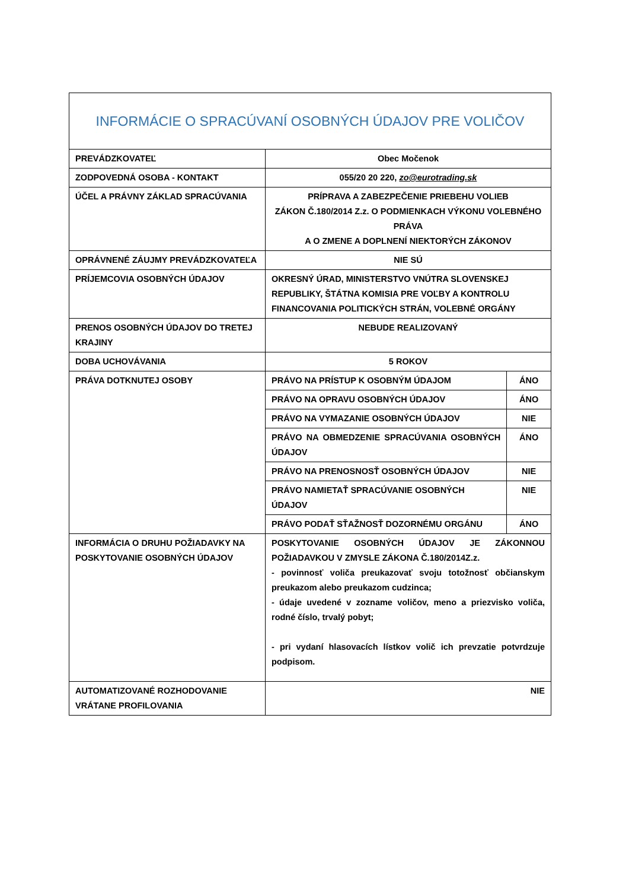| INFORMÁCIE O SPRACÚVANÍ OSOBNÝCH ÚDAJOV PRE VOLIČOV | | |
| PREVÁDZKOVATEĽ | Obec Močenok | |
| ZODPOVEDNÁ OSOBA - KONTAKT | 055/20 20 220, zo@eurotrading.sk | |
| ÚČEL A PRÁVNY ZÁKLAD SPRACÚVANIA | PRÍPRAVA A ZABEZPEČENIE PRIEBEHU VOLIEB ZÁKON Č.180/2014 Z.z. O PODMIENKACH VÝKONU VOLEBNÉHO PRÁVA A O ZMENE A DOPLNENÍ NIEKTORÝCH ZÁKONOV | |
| OPRÁVNENÉ ZÁUJMY PREVÁDZKOVATEĽA | NIE SÚ | |
| PRÍJEMCOVIA OSOBNÝCH ÚDAJOV | OKRESNÝ ÚRAD, MINISTERSTVO VNÚTRA SLOVENSKEJ REPUBLIKY, ŠTÁTNA KOMISIA PRE VOĽBY A KONTROLU FINANCOVANIA POLITICKÝCH STRÁN, VOLEBNÉ ORGÁNY | |
| PRENOS OSOBNÝCH ÚDAJOV DO TRETEJ KRAJINY | NEBUDE REALIZOVANÝ | |
| DOBA UCHOVÁVANIA | 5 ROKOV | |
| PRÁVA DOTKNUTEJ OSOBY | PRÁVO NA PRÍSTUP K OSOBNÝM ÚDAJOM | ÁNO |
| | PRÁVO NA OPRAVU OSOBNÝCH ÚDAJOV | ÁNO |
| | PRÁVO NA VYMAZANIE OSOBNÝCH ÚDAJOV | NIE |
| | PRÁVO NA OBMEDZENIE SPRACÚVANIA OSOBNÝCH ÚDAJOV | ÁNO |
| | PRÁVO NA PRENOSNOSŤ OSOBNÝCH ÚDAJOV | NIE |
| | PRÁVO NAMIETAŤ SPRACÚVANIE OSOBNÝCH ÚDAJOV | NIE |
| | PRÁVO PODAŤ SŤAŽNOSŤ DOZORNÉMU ORGÁNU | ÁNO |
| INFORMÁCIA O DRUHU POŽIADAVKY NA POSKYTOVANIE OSOBNÝCH ÚDAJOV | POSKYTOVANIE OSOBNÝCH ÚDAJOV JE ZÁKONNOU POŽIADAVKOU V ZMYSLE ZÁKONA Č.180/2014Z.z. - povinnosť voliča preukazovať svoju totožnosť občianskym preukazom alebo preukazom cudzinca; - údaje uvedené v zozname voličov, meno a priezvisko voliča, rodné číslo, trvalý pobyt; - pri vydaní hlasovacích lístkov volič ich prevzatie potvrdzuje podpisom. | |
| AUTOMATIZOVANÉ ROZHODOVANIE VRÁTANE PROFILOVANIA | NIE | |